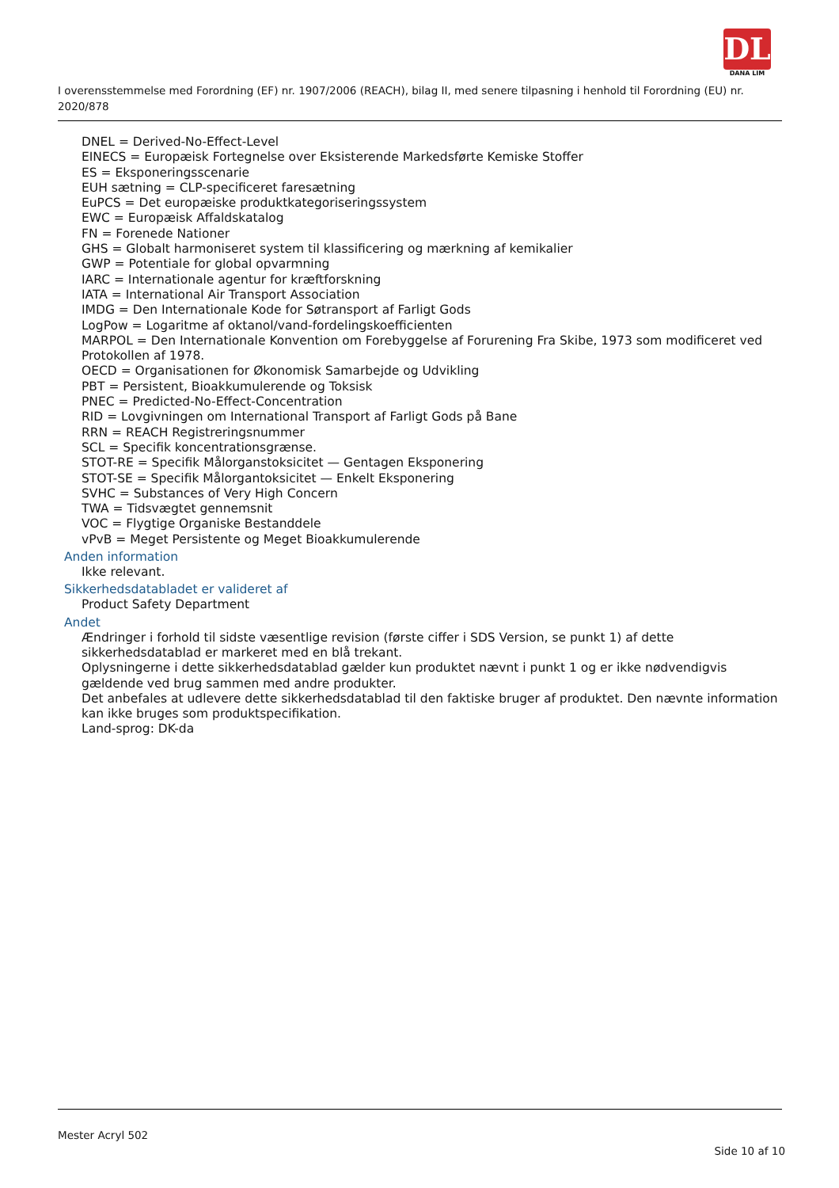DL
DANA LIM
I overensstemmelse med Forordning (EF) nr. 1907/2006 (REACH), bilag II, med senere tilpasning i henhold til Forordning (EU) nr. 2020/878
DNEL = Derived-No-Effect-Level
EINECS = Europæisk Fortegnelse over Eksisterende Markedsførte Kemiske Stoffer
ES = Eksponeringsscenarie
EUH sætning = CLP-specificeret faresætning
EuPCS = Det europæiske produktkategoriseringssystem
EWC = Europæisk Affaldskatalog
FN = Forenede Nationer
GHS = Globalt harmoniseret system til klassificering og mærkning af kemikalier
GWP = Potentiale for global opvarmning
IARC = Internationale agentur for kræftforskning
IATA = International Air Transport Association
IMDG = Den Internationale Kode for Søtransport af Farligt Gods
LogPow = Logaritme af oktanol/vand-fordelingskoefficienten
MARPOL = Den Internationale Konvention om Forebyggelse af Forurening Fra Skibe, 1973 som modificeret ved Protokollen af 1978.
OECD = Organisationen for Økonomisk Samarbejde og Udvikling
PBT = Persistent, Bioakkumulerende og Toksisk
PNEC = Predicted-No-Effect-Concentration
RID = Lovgivningen om International Transport af Farligt Gods på Bane
RRN = REACH Registreringsnummer
SCL = Specifik koncentrationsgrænse.
STOT-RE = Specifik Målorganstoksicitet — Gentagen Eksponering
STOT-SE = Specifik Målorgantoksicitet — Enkelt Eksponering
SVHC = Substances of Very High Concern
TWA = Tidsvægtet gennemsnit
VOC = Flygtige Organiske Bestanddele
vPvB = Meget Persistente og Meget Bioakkumulerende
Anden information
Ikke relevant.
Sikkerhedsdatabladet er valideret af
Product Safety Department
Andet
Ændringer i forhold til sidste væsentlige revision (første ciffer i SDS Version, se punkt 1) af dette sikkerhedsdatablad er markeret med en blå trekant.
Oplysningerne i dette sikkerhedsdatablad gælder kun produktet nævnt i punkt 1 og er ikke nødvendigvis gældende ved brug sammen med andre produkter.
Det anbefales at udlevere dette sikkerhedsdatablad til den faktiske bruger af produktet. Den nævnte information kan ikke bruges som produktspecifikation.
Land-sprog: DK-da
Mester Acryl 502
Side 10 af 10